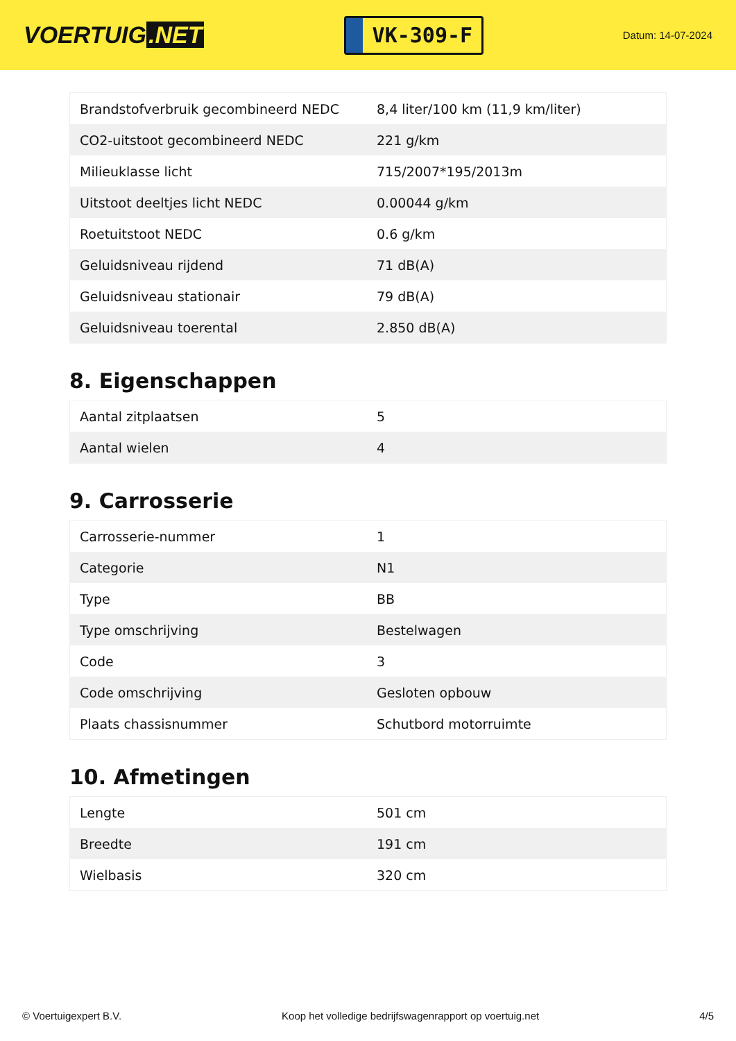VOERTUIG.NET
VK-309-F
Datum: 14-07-2024
| Brandstofverbruik gecombineerd NEDC | 8,4 liter/100 km (11,9 km/liter) |
| CO2-uitstoot gecombineerd NEDC | 221 g/km |
| Milieuklasse licht | 715/2007*195/2013m |
| Uitstoot deeltjes licht NEDC | 0.00044 g/km |
| Roetuitstoot NEDC | 0.6 g/km |
| Geluidsniveau rijdend | 71 dB(A) |
| Geluidsniveau stationair | 79 dB(A) |
| Geluidsniveau toerental | 2.850 dB(A) |
8. Eigenschappen
| Aantal zitplaatsen | 5 |
| Aantal wielen | 4 |
9. Carrosserie
| Carrosserie-nummer | 1 |
| Categorie | N1 |
| Type | BB |
| Type omschrijving | Bestelwagen |
| Code | 3 |
| Code omschrijving | Gesloten opbouw |
| Plaats chassisnummer | Schutbord motorruimte |
10. Afmetingen
| Lengte | 501 cm |
| Breedte | 191 cm |
| Wielbasis | 320 cm |
© Voertuigexpert B.V. Koop het volledige bedrijfswagenrapport op voertuig.net 4/5